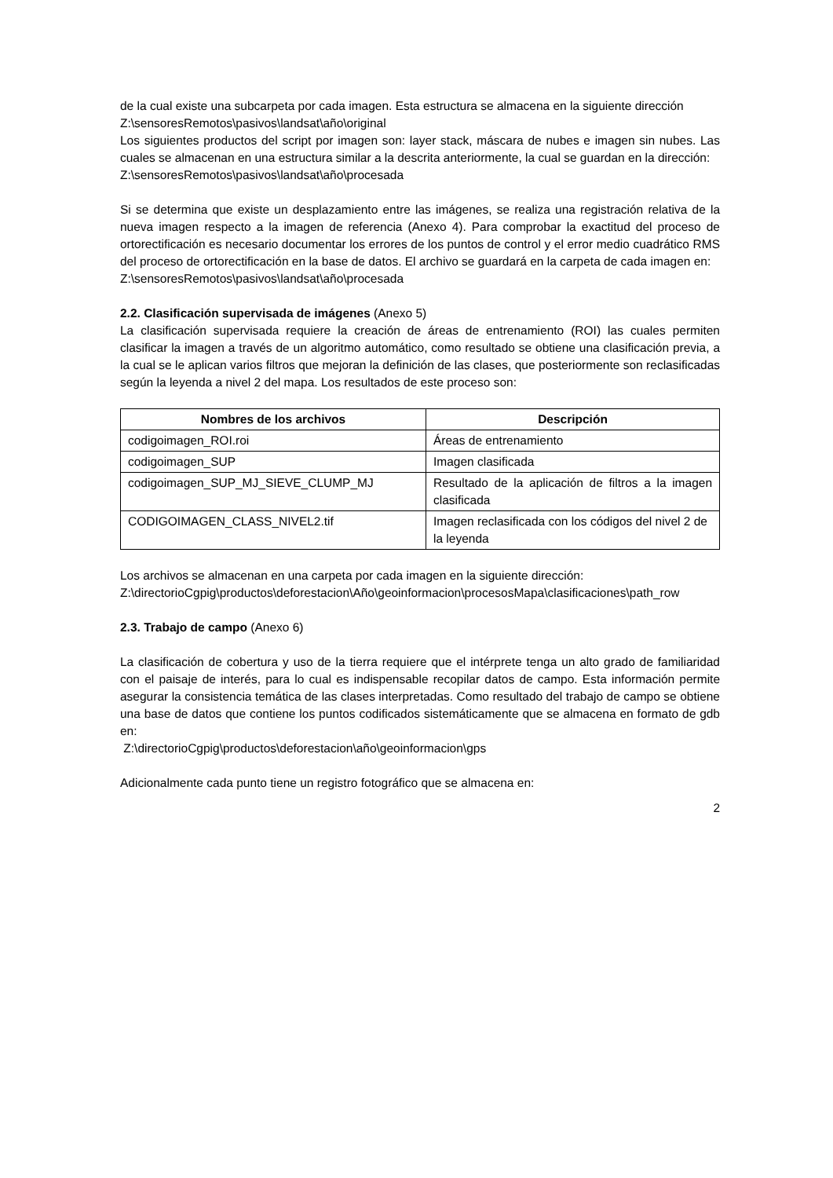de la cual existe una subcarpeta por cada imagen. Esta estructura se almacena en la siguiente dirección
Z:\sensoresRemotos\pasivos\landsat\año\original
Los siguientes productos del script por imagen son: layer stack, máscara de nubes e imagen sin nubes. Las cuales se almacenan en una estructura similar a la descrita anteriormente, la cual se guardan en la dirección:
Z:\sensoresRemotos\pasivos\landsat\año\procesada
Si se determina que existe un desplazamiento entre las imágenes, se realiza una registración relativa de la nueva imagen respecto a la imagen de referencia (Anexo 4). Para comprobar la exactitud del proceso de ortorectificación es necesario documentar los errores de los puntos de control y el error medio cuadrático RMS del proceso de ortorectificación en la base de datos. El archivo se guardará en la carpeta de cada imagen en:
Z:\sensoresRemotos\pasivos\landsat\año\procesada
2.2. Clasificación supervisada de imágenes (Anexo 5)
La clasificación supervisada requiere la creación de áreas de entrenamiento (ROI) las cuales permiten clasificar la imagen a través de un algoritmo automático, como resultado se obtiene una clasificación previa, a la cual se le aplican varios filtros que mejoran la definición de las clases, que posteriormente son reclasificadas según la leyenda a nivel 2 del mapa. Los resultados de este proceso son:
| Nombres de los archivos | Descripción |
| --- | --- |
| codigoimagen_ROI.roi | Áreas de entrenamiento |
| codigoimagen_SUP | Imagen clasificada |
| codigoimagen_SUP_MJ_SIEVE_CLUMP_MJ | Resultado de la aplicación de filtros a la imagen clasificada |
| CODIGOIMAGEN_CLASS_NIVEL2.tif | Imagen reclasificada con los códigos del nivel 2 de la leyenda |
Los archivos se almacenan en una carpeta por cada imagen en la siguiente dirección:
Z:\directorioCgpig\productos\deforestacion\Año\geoinformacion\procesosMapa\clasificaciones\path_row
2.3. Trabajo de campo (Anexo 6)
La clasificación de cobertura y uso de la tierra requiere que el intérprete tenga un alto grado de familiaridad con el paisaje de interés, para lo cual es indispensable recopilar datos de campo. Esta información permite asegurar la consistencia temática de las clases interpretadas. Como resultado del trabajo de campo se obtiene una base de datos que contiene los puntos codificados sistemáticamente que se almacena en formato de gdb en:
Z:\directorioCgpig\productos\deforestacion\año\geoinformacion\gps
Adicionalmente cada punto tiene un registro fotográfico que se almacena en:
2